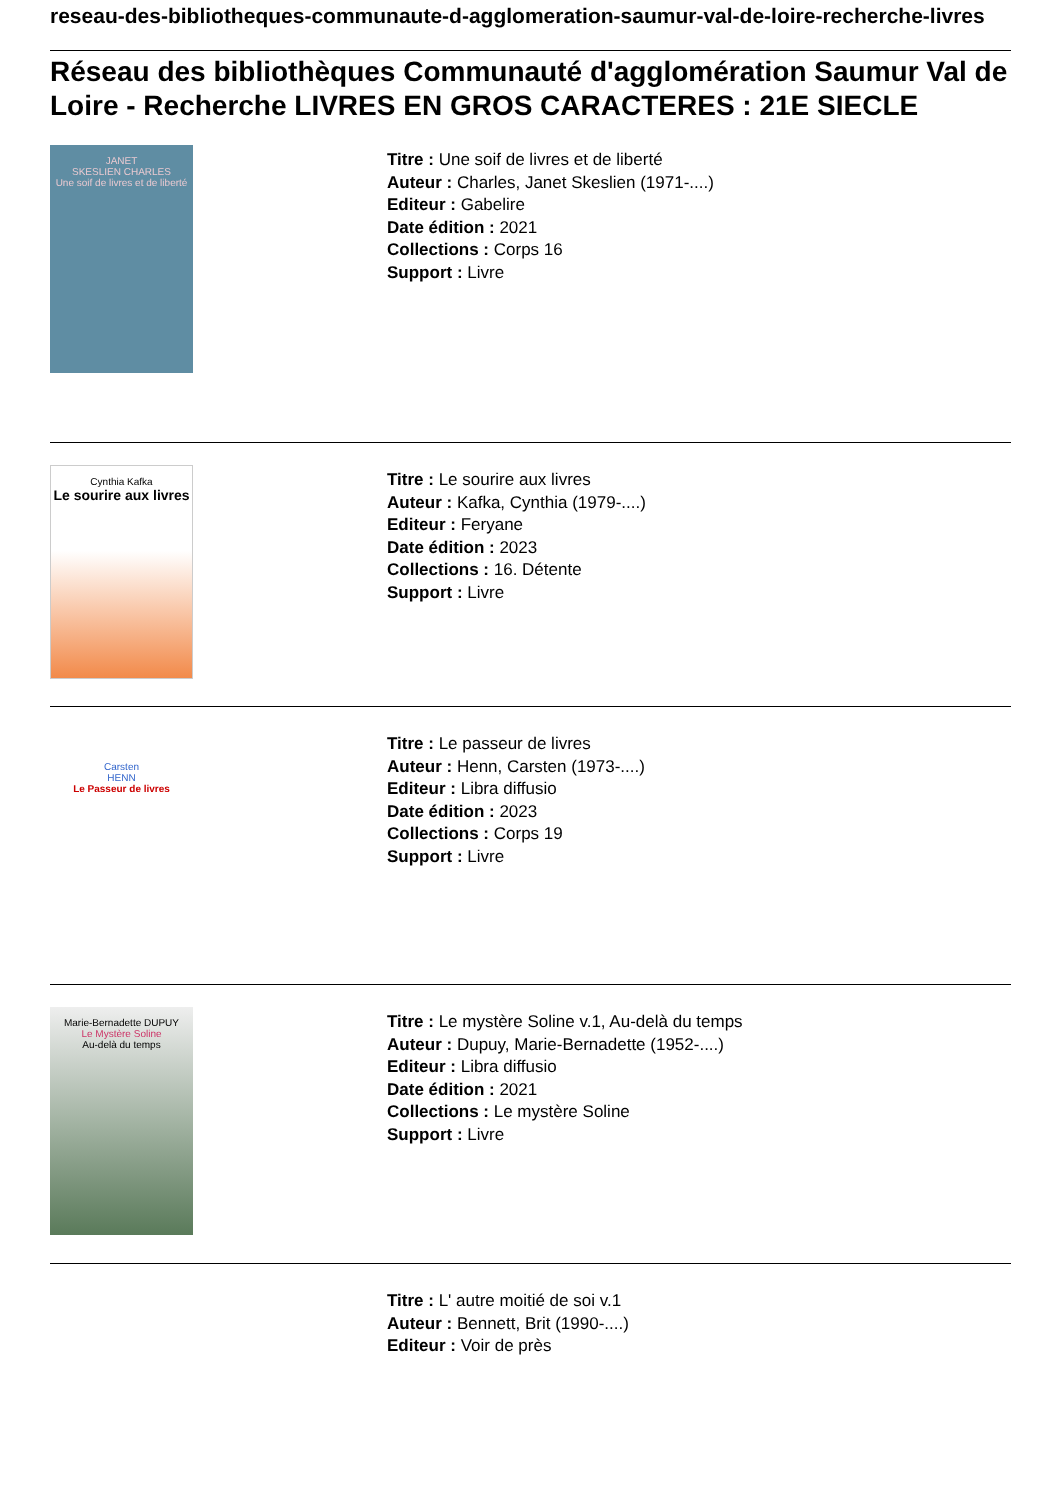reseau-des-bibliotheques-communaute-d-agglomeration-saumur-val-de-loire-recherche-livres
Réseau des bibliothèques Communauté d'agglomération Saumur Val de Loire - Recherche LIVRES EN GROS CARACTERES : 21E SIECLE
JANET
SKESLIEN CHARLES
Une soif de livres et de liberté
Titre : Une soif de livres et de liberté
Auteur : Charles, Janet Skeslien (1971-....)
Editeur : Gabelire
Date édition : 2021
Collections : Corps 16
Support : Livre
Cynthia Kafka
Le sourire aux livres
Titre : Le sourire aux livres
Auteur : Kafka, Cynthia (1979-....)
Editeur : Feryane
Date édition : 2023
Collections : 16. Détente
Support : Livre
Carsten
HENN
Le Passeur de livres
Titre : Le passeur de livres
Auteur : Henn, Carsten (1973-....)
Editeur : Libra diffusio
Date édition : 2023
Collections : Corps 19
Support : Livre
Marie-Bernadette DUPUY
Le Mystère Soline
Au-delà du temps
Titre : Le mystère Soline v.1, Au-delà du temps
Auteur : Dupuy, Marie-Bernadette (1952-....)
Editeur : Libra diffusio
Date édition : 2021
Collections : Le mystère Soline
Support : Livre
Titre : L' autre moitié de soi v.1
Auteur : Bennett, Brit (1990-....)
Editeur : Voir de près